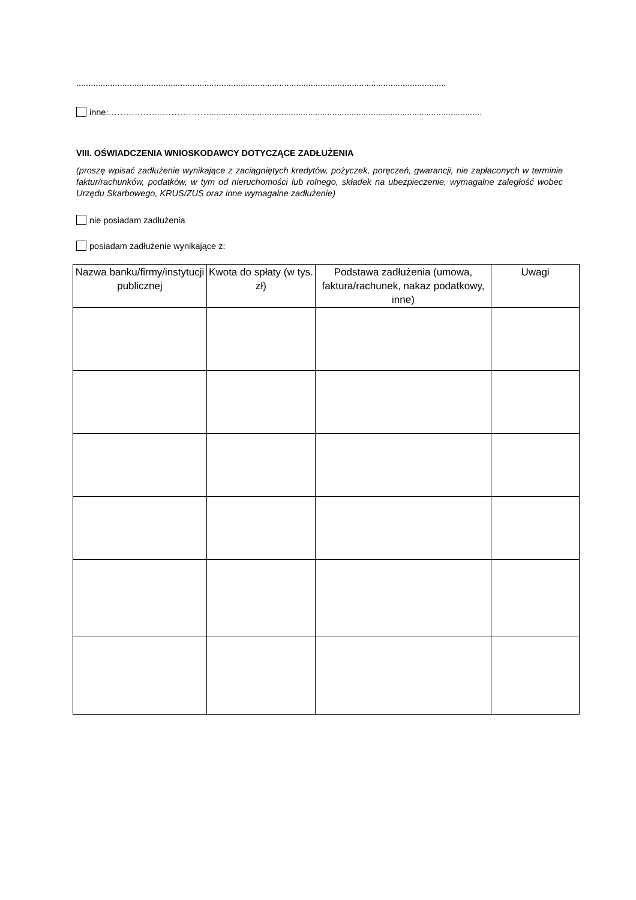.........................................................................................................................................................
inne:……………..……………….................................................................................................................
VIII. OŚWIADCZENIA WNIOSKODAWCY DOTYCZĄCE ZADŁUŻENIA
(proszę wpisać zadłużenie wynikające z zaciągniętych kredytów, pożyczek, poręczeń, gwarancji, nie zapłaconych w terminie faktur/rachunków, podatków, w tym od nieruchomości lub rolnego, składek na ubezpieczenie, wymagalne zaległość wobec Urzędu Skarbowego, KRUS/ZUS oraz inne wymagalne zadłużenie)
nie posiadam zadłużenia
posiadam zadłużenie wynikające z:
| Nazwa banku/firmy/instytucji publicznej | Kwota do spłaty (w tys. zł) | Podstawa zadłużenia (umowa, faktura/rachunek, nakaz podatkowy, inne) | Uwagi |
| --- | --- | --- | --- |